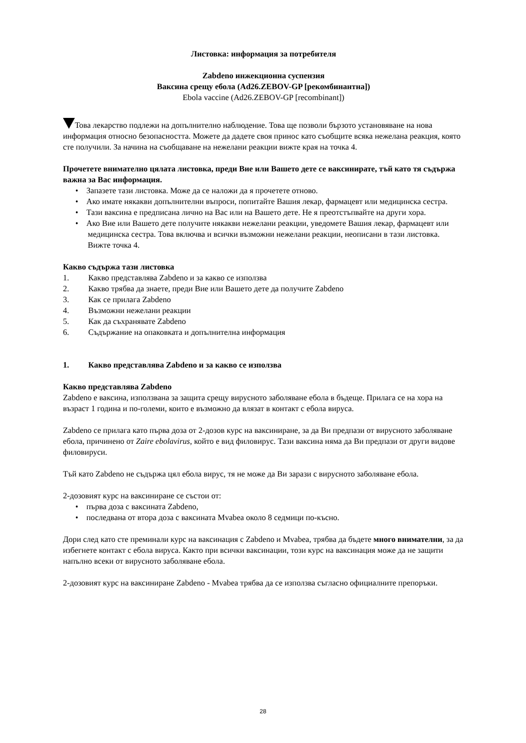Листовка: информация за потребителя
Zabdeno инжекционна суспензия
Ваксина срещу ебола (Ad26.ZEBOV-GP [рекомбинантна])
Ebola vaccine (Ad26.ZEBOV-GP [recombinant])
Това лекарство подлежи на допълнително наблюдение. Това ще позволи бързото установяване на нова информация относно безопасността. Можете да дадете своя принос като съобщите всяка нежелана реакция, която сте получили. За начина на съобщаване на нежелани реакции вижте края на точка 4.
Прочетете внимателно цялата листовка, преди Вие или Вашето дете се ваксинирате, тъй като тя съдържа важна за Вас информация.
• Запазете тази листовка. Може да се наложи да я прочетете отново.
• Ако имате някакви допълнителни въпроси, попитайте Вашия лекар, фармацевт или медицинска сестра.
• Тази ваксина е предписана лично на Вас или на Вашето дете. Не я преотстъпвайте на други хора.
• Ако Вие или Вашето дете получите някакви нежелани реакции, уведомете Вашия лекар, фармацевт или медицинска сестра. Това включва и всички възможни нежелани реакции, неописани в тази листовка. Вижте точка 4.
Какво съдържа тази листовка
1. Какво представлява Zabdeno и за какво се използва
2. Какво трябва да знаете, преди Вие или Вашето дете да получите Zabdeno
3. Как се прилага Zabdeno
4. Възможни нежелани реакции
5. Как да съхранявате Zabdeno
6. Съдържание на опаковката и допълнителна информация
1. Какво представлява Zabdeno и за какво се използва
Какво представлява Zabdeno
Zabdeno е ваксина, използвана за защита срещу вирусното заболяване ебола в бъдеще. Прилага се на хора на възраст 1 година и по-големи, които е възможно да влязат в контакт с ебола вируса.
Zabdeno се прилага като първа доза от 2-дозов курс на ваксиниране, за да Ви предпази от вирусното заболяване ебола, причинено от Zaire ebolavirus, който е вид филовирус. Тази ваксина няма да Ви предпази от други видове филовируси.
Тъй като Zabdeno не съдържа цял ебола вирус, тя не може да Ви зарази с вирусното заболяване ебола.
2-дозовият курс на ваксиниране се състои от:
• първа доза с ваксината Zabdeno,
• последвана от втора доза с ваксината Mvabea около 8 седмици по-късно.
Дори след като сте преминали курс на ваксинация с Zabdeno и Mvabea, трябва да бъдете много внимателни, за да избегнете контакт с ебола вируса. Както при всички ваксинации, този курс на ваксинация може да не защити напълно всеки от вирусното заболяване ебола.
2-дозовият курс на ваксиниране Zabdeno - Mvabea трябва да се използва съгласно официалните препоръки.
28